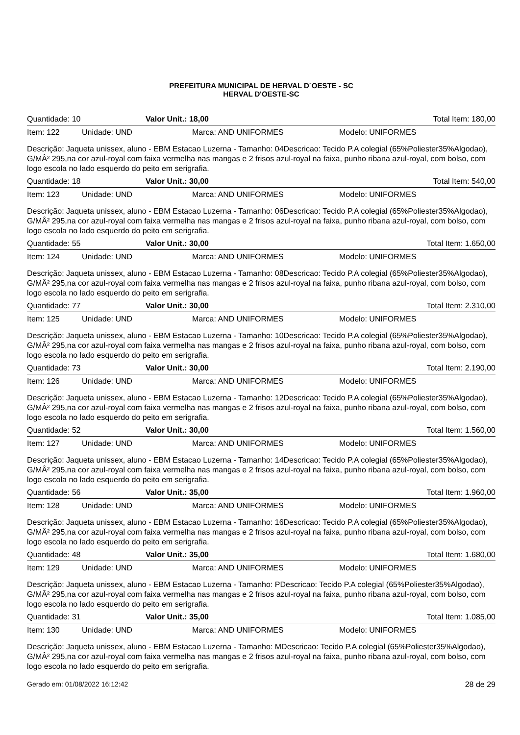PREFEITURA MUNICIPAL DE HERVAL D´OESTE - SC
HERVAL D'OESTE-SC
Quantidade: 10 Valor Unit.: 18,00 Total Item: 180,00
Item: 122 Unidade: UND Marca: AND UNIFORMES Modelo: UNIFORMES
Descrição: Jaqueta unissex, aluno - EBM Estacao Luzerna - Tamanho: 04Descricao: Tecido P.A colegial (65%Poliester35%Algodao), G/MÂ² 295,na cor azul-royal com faixa vermelha nas mangas e 2 frisos azul-royal na faixa, punho ribana azul-royal, com bolso, com logo escola no lado esquerdo do peito em serigrafia.
Quantidade: 18 Valor Unit.: 30,00 Total Item: 540,00
Item: 123 Unidade: UND Marca: AND UNIFORMES Modelo: UNIFORMES
Descrição: Jaqueta unissex, aluno - EBM Estacao Luzerna - Tamanho: 06Descricao: Tecido P.A colegial (65%Poliester35%Algodao), G/MÂ² 295,na cor azul-royal com faixa vermelha nas mangas e 2 frisos azul-royal na faixa, punho ribana azul-royal, com bolso, com logo escola no lado esquerdo do peito em serigrafia.
Quantidade: 55 Valor Unit.: 30,00 Total Item: 1.650,00
Item: 124 Unidade: UND Marca: AND UNIFORMES Modelo: UNIFORMES
Descrição: Jaqueta unissex, aluno - EBM Estacao Luzerna - Tamanho: 08Descricao: Tecido P.A colegial (65%Poliester35%Algodao), G/MÂ² 295,na cor azul-royal com faixa vermelha nas mangas e 2 frisos azul-royal na faixa, punho ribana azul-royal, com bolso, com logo escola no lado esquerdo do peito em serigrafia.
Quantidade: 77 Valor Unit.: 30,00 Total Item: 2.310,00
Item: 125 Unidade: UND Marca: AND UNIFORMES Modelo: UNIFORMES
Descrição: Jaqueta unissex, aluno - EBM Estacao Luzerna - Tamanho: 10Descricao: Tecido P.A colegial (65%Poliester35%Algodao), G/MÂ² 295,na cor azul-royal com faixa vermelha nas mangas e 2 frisos azul-royal na faixa, punho ribana azul-royal, com bolso, com logo escola no lado esquerdo do peito em serigrafia.
Quantidade: 73 Valor Unit.: 30,00 Total Item: 2.190,00
Item: 126 Unidade: UND Marca: AND UNIFORMES Modelo: UNIFORMES
Descrição: Jaqueta unissex, aluno - EBM Estacao Luzerna - Tamanho: 12Descricao: Tecido P.A colegial (65%Poliester35%Algodao), G/MÂ² 295,na cor azul-royal com faixa vermelha nas mangas e 2 frisos azul-royal na faixa, punho ribana azul-royal, com bolso, com logo escola no lado esquerdo do peito em serigrafia.
Quantidade: 52 Valor Unit.: 30,00 Total Item: 1.560,00
Item: 127 Unidade: UND Marca: AND UNIFORMES Modelo: UNIFORMES
Descrição: Jaqueta unissex, aluno - EBM Estacao Luzerna - Tamanho: 14Descricao: Tecido P.A colegial (65%Poliester35%Algodao), G/MÂ² 295,na cor azul-royal com faixa vermelha nas mangas e 2 frisos azul-royal na faixa, punho ribana azul-royal, com bolso, com logo escola no lado esquerdo do peito em serigrafia.
Quantidade: 56 Valor Unit.: 35,00 Total Item: 1.960,00
Item: 128 Unidade: UND Marca: AND UNIFORMES Modelo: UNIFORMES
Descrição: Jaqueta unissex, aluno - EBM Estacao Luzerna - Tamanho: 16Descricao: Tecido P.A colegial (65%Poliester35%Algodao), G/MÂ² 295,na cor azul-royal com faixa vermelha nas mangas e 2 frisos azul-royal na faixa, punho ribana azul-royal, com bolso, com logo escola no lado esquerdo do peito em serigrafia.
Quantidade: 48 Valor Unit.: 35,00 Total Item: 1.680,00
Item: 129 Unidade: UND Marca: AND UNIFORMES Modelo: UNIFORMES
Descrição: Jaqueta unissex, aluno - EBM Estacao Luzerna - Tamanho: PDescricao: Tecido P.A colegial (65%Poliester35%Algodao), G/MÂ² 295,na cor azul-royal com faixa vermelha nas mangas e 2 frisos azul-royal na faixa, punho ribana azul-royal, com bolso, com logo escola no lado esquerdo do peito em serigrafia.
Quantidade: 31 Valor Unit.: 35,00 Total Item: 1.085,00
Item: 130 Unidade: UND Marca: AND UNIFORMES Modelo: UNIFORMES
Descrição: Jaqueta unissex, aluno - EBM Estacao Luzerna - Tamanho: MDescricao: Tecido P.A colegial (65%Poliester35%Algodao), G/MÂ² 295,na cor azul-royal com faixa vermelha nas mangas e 2 frisos azul-royal na faixa, punho ribana azul-royal, com bolso, com logo escola no lado esquerdo do peito em serigrafia.
Gerado em: 01/08/2022 16:12:42 28 de 29